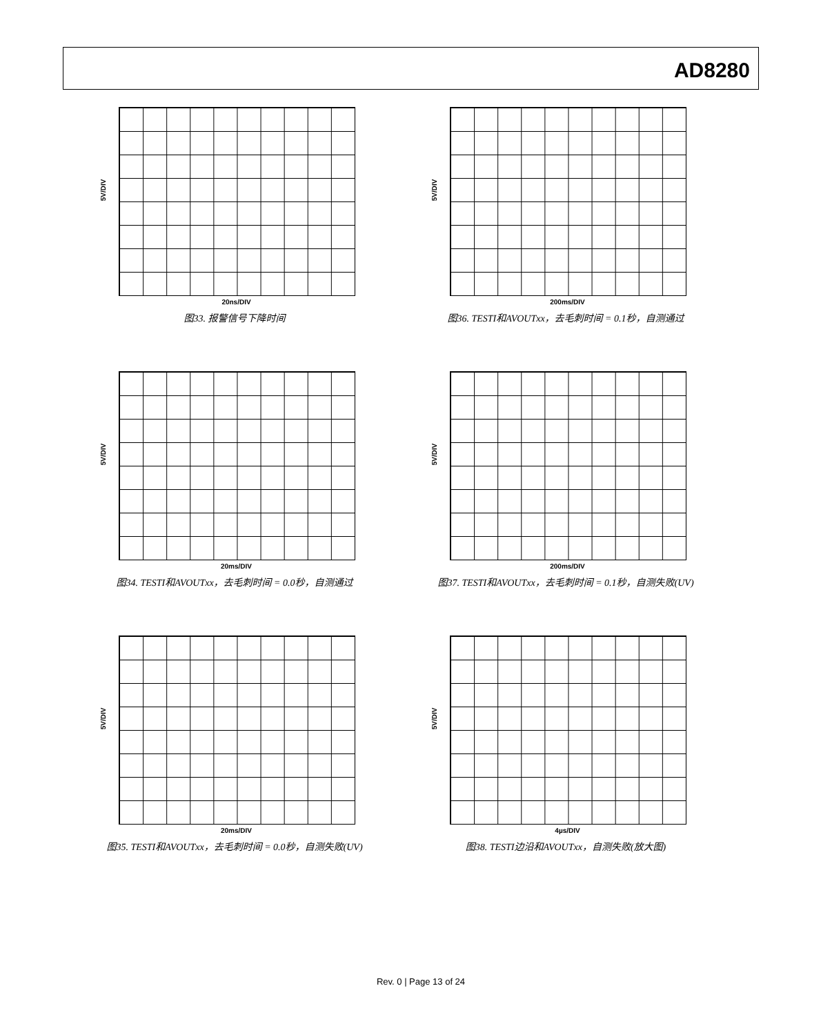AD8280
5V/DIV
20ns/DIV
图33. 报警信号下降时间
5V/DIV
200ms/DIV
图36. TESTI和AVOUTxx，去毛刺时间 = 0.1秒，自测通过
5V/DIV
20ms/DIV
图34. TESTI和AVOUTxx，去毛刺时间 = 0.0秒，自测通过
5V/DIV
200ms/DIV
图37. TESTI和AVOUTxx，去毛刺时间 = 0.1秒，自测失败(UV)
5V/DIV
20ms/DIV
图35. TESTI和AVOUTxx，去毛刺时间 = 0.0秒，自测失败(UV)
5V/DIV
4µs/DIV
图38. TESTI边沿和AVOUTxx，自测失败(放大图)
Rev. 0 | Page 13 of 24